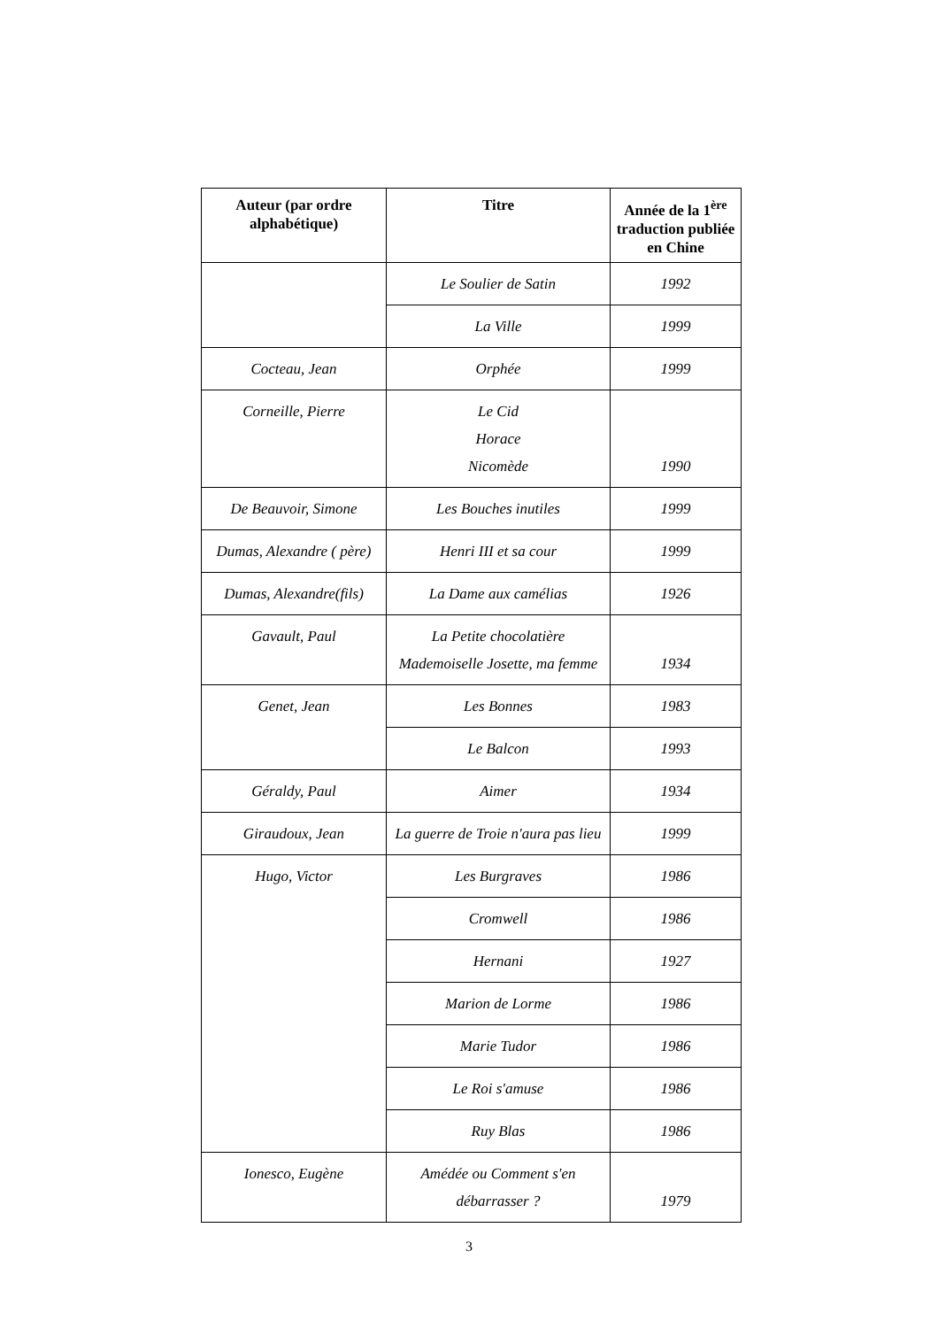| Auteur (par ordre alphabétique) | Titre | Année de la 1<sup>ère</sup> traduction publiée en Chine |
| --- | --- | --- |
| | Le Soulier de Satin | 1992 |
| | La Ville | 1999 |
| Cocteau, Jean | Orphée | 1999 |
| Corneille, Pierre | Le Cid Horace Nicomède | 1990 |
| De Beauvoir, Simone | Les Bouches inutiles | 1999 |
| Dumas, Alexandre ( père) | Henri III et sa cour | 1999 |
| Dumas, Alexandre(fils) | La Dame aux camélias | 1926 |
| Gavault, Paul | La Petite chocolatière Mademoiselle Josette, ma femme | 1934 |
| Genet, Jean | Les Bonnes | 1983 |
| | Le Balcon | 1993 |
| Géraldy, Paul | Aimer | 1934 |
| Giraudoux, Jean | La guerre de Troie n'aura pas lieu | 1999 |
| Hugo, Victor | Les Burgraves | 1986 |
| | Cromwell | 1986 |
| | Hernani | 1927 |
| | Marion de Lorme | 1986 |
| | Marie Tudor | 1986 |
| | Le Roi s'amuse | 1986 |
| | Ruy Blas | 1986 |
| Ionesco, Eugène | Amédée ou Comment s'en débarrasser ? | 1979 |
3